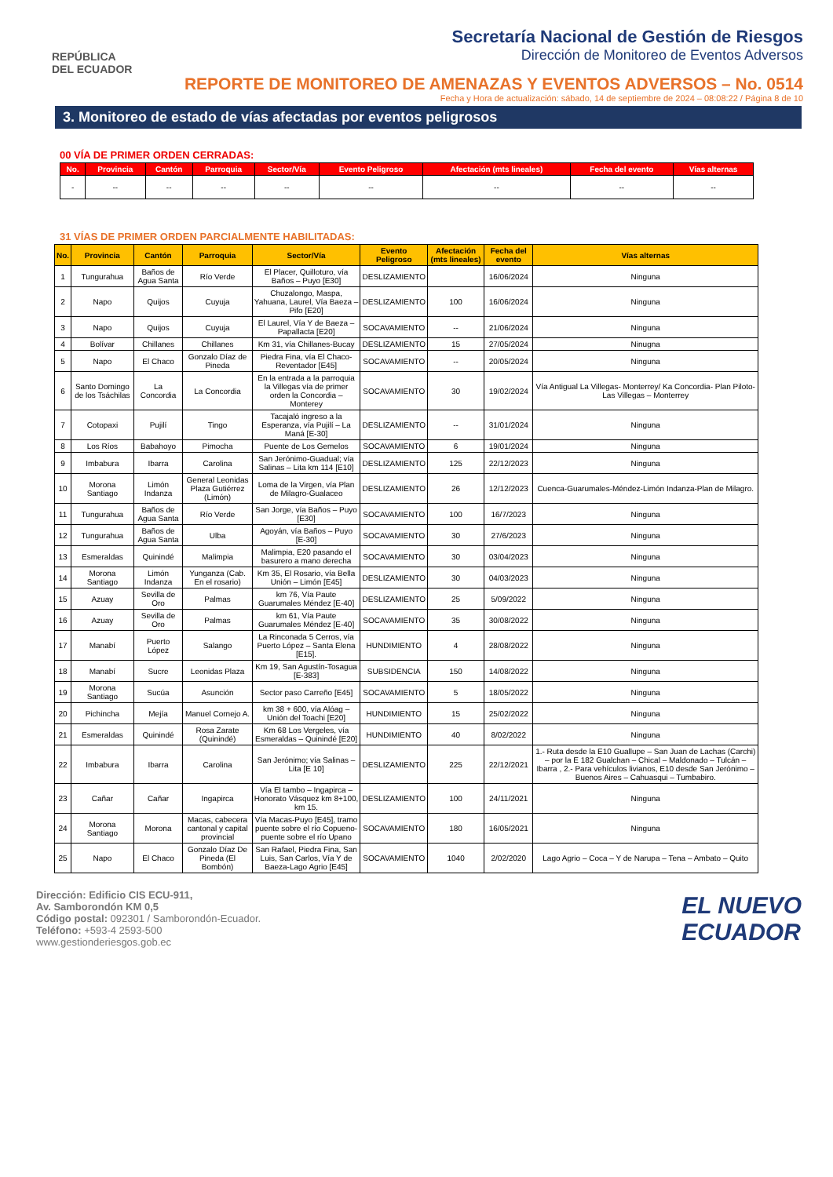REPÚBLICA
DEL ECUADOR
Secretaría Nacional de Gestión de Riesgos
Dirección de Monitoreo de Eventos Adversos
REPORTE DE MONITOREO DE AMENAZAS Y EVENTOS ADVERSOS – No. 0514
Fecha y Hora de actualización: sábado, 14 de septiembre de 2024 – 08:08:22 / Página 8 de 10
3. Monitoreo de estado de vías afectadas por eventos peligrosos
00 VÍA DE PRIMER ORDEN CERRADAS:
| No. | Provincia | Cantón | Parroquia | Sector/Vía | Evento Peligroso | Afectación (mts lineales) | Fecha del evento | Vías alternas |
| --- | --- | --- | --- | --- | --- | --- | --- | --- |
| - | -- | -- | -- | -- | -- | -- | -- | -- |
31 VÍAS DE PRIMER ORDEN PARCIALMENTE HABILITADAS:
| No. | Provincia | Cantón | Parroquia | Sector/Vía | Evento Peligroso | Afectación (mts lineales) | Fecha del evento | Vías alternas |
| --- | --- | --- | --- | --- | --- | --- | --- | --- |
| 1 | Tungurahua | Baños de Agua Santa | Río Verde | El Placer, Quilloturo, vía Baños – Puyo [E30] | DESLIZAMIENTO | | 16/06/2024 | Ninguna |
| 2 | Napo | Quijos | Cuyuja | Chuzalongo, Maspa, Yahuana, Laurel, Vía Baeza – Pifo [E20] | DESLIZAMIENTO | 100 | 16/06/2024 | Ninguna |
| 3 | Napo | Quijos | Cuyuja | El Laurel, Vía Y de Baeza – Papallacta [E20] | SOCAVAMIENTO | -- | 21/06/2024 | Ninguna |
| 4 | Bolívar | Chillanes | Chillanes | Km 31, vía Chillanes-Bucay | DESLIZAMIENTO | 15 | 27/05/2024 | Ninugna |
| 5 | Napo | El Chaco | Gonzalo Díaz de Pineda | Piedra Fina, vía El Chaco-Reventador [E45] | SOCAVAMIENTO | -- | 20/05/2024 | Ninguna |
| 6 | Santo Domingo de los Tsáchilas | La Concordia | La Concordia | En la entrada a la parroquia la Villegas vía de primer orden la Concordia – Monterey | SOCAVAMIENTO | 30 | 19/02/2024 | Vía Antigual La Villegas- Monterrey/ Ka Concordia- Plan Piloto- Las Villegas – Monterrey |
| 7 | Cotopaxi | Pujilí | Tingo | Tacajaló ingreso a la Esperanza, vía Pujilí – La Maná [E-30] | DESLIZAMIENTO | -- | 31/01/2024 | Ninguna |
| 8 | Los Ríos | Babahoyo | Pimocha | Puente de Los Gemelos | SOCAVAMIENTO | 6 | 19/01/2024 | Ninguna |
| 9 | Imbabura | Ibarra | Carolina | San Jerónimo-Guadual; vía Salinas – Lita km 114 [E10] | DESLIZAMIENTO | 125 | 22/12/2023 | Ninguna |
| 10 | Morona Santiago | Limón Indanza | General Leonidas Plaza Gutiérrez (Limón) | Loma de la Virgen, vía Plan de Milagro-Gualaceo | DESLIZAMIENTO | 26 | 12/12/2023 | Cuenca-Guarumales-Méndez-Limón Indanza-Plan de Milagro. |
| 11 | Tungurahua | Baños de Agua Santa | Río Verde | San Jorge, vía Baños – Puyo [E30] | SOCAVAMIENTO | 100 | 16/7/2023 | Ninguna |
| 12 | Tungurahua | Baños de Agua Santa | Ulba | Agoyán, vía Baños – Puyo [E-30] | SOCAVAMIENTO | 30 | 27/6/2023 | Ninguna |
| 13 | Esmeraldas | Quinindé | Malimpia | Malimpia, E20 pasando el basurero a mano derecha | SOCAVAMIENTO | 30 | 03/04/2023 | Ninguna |
| 14 | Morona Santiago | Limón Indanza | Yunganza (Cab. En el rosario) | Km 35, El Rosario, vía Bella Unión – Limón [E45] | DESLIZAMIENTO | 30 | 04/03/2023 | Ninguna |
| 15 | Azuay | Sevilla de Oro | Palmas | km 76, Vía Paute Guarumales Méndez [E-40] | DESLIZAMIENTO | 25 | 5/09/2022 | Ninguna |
| 16 | Azuay | Sevilla de Oro | Palmas | km 61, Vía Paute Guarumales Méndez [E-40] | SOCAVAMIENTO | 35 | 30/08/2022 | Ninguna |
| 17 | Manabí | Puerto López | Salango | La Rinconada 5 Cerros, vía Puerto López – Santa Elena [E15]. | HUNDIMIENTO | 4 | 28/08/2022 | Ninguna |
| 18 | Manabí | Sucre | Leonidas Plaza | Km 19, San Agustín-Tosagua [E-383] | SUBSIDENCIA | 150 | 14/08/2022 | Ninguna |
| 19 | Morona Santiago | Sucúa | Asunción | Sector paso Carreño [E45] | SOCAVAMIENTO | 5 | 18/05/2022 | Ninguna |
| 20 | Pichincha | Mejía | Manuel Cornejo A. | km 38 + 600, vía Alóag – Unión del Toachi [E20] | HUNDIMIENTO | 15 | 25/02/2022 | Ninguna |
| 21 | Esmeraldas | Quinindé | Rosa Zarate (Quinindé) | Km 68 Los Vergeles, vía Esmeraldas – Quinindé [E20] | HUNDIMIENTO | 40 | 8/02/2022 | Ninguna |
| 22 | Imbabura | Ibarra | Carolina | San Jerónimo; vía Salinas – Lita [E 10] | DESLIZAMIENTO | 225 | 22/12/2021 | 1.- Ruta desde la E10 Guallupe – San Juan de Lachas (Carchi) – por la E 182 Gualchan – Chical – Maldonado – Tulcán – Ibarra , 2.- Para vehículos livianos, E10 desde San Jerónimo – Buenos Aires – Cahuasqui – Tumbabiro. |
| 23 | Cañar | Cañar | Ingapirca | Vía El tambo – Ingapirca – Honorato Vásquez km 8+100, km 15. | DESLIZAMIENTO | 100 | 24/11/2021 | Ninguna |
| 24 | Morona Santiago | Morona | Macas, cabecera cantonal y capital provincial | Vía Macas-Puyo [E45], tramo puente sobre el río Copueno-puente sobre el río Upano | SOCAVAMIENTO | 180 | 16/05/2021 | Ninguna |
| 25 | Napo | El Chaco | Gonzalo Díaz De Pineda (El Bombón) | San Rafael, Piedra Fina, San Luis, San Carlos, Vía Y de Baeza-Lago Agrio [E45] | SOCAVAMIENTO | 1040 | 2/02/2020 | Lago Agrio – Coca – Y de Narupa – Tena – Ambato – Quito |
Dirección: Edificio CIS ECU-911,
Av. Samborondón KM 0,5
Código postal: 092301 / Samborondón-Ecuador.
Teléfono: +593-4 2593-500
www.gestionderiesgos.gob.ec
EL NUEVO
ECUADOR